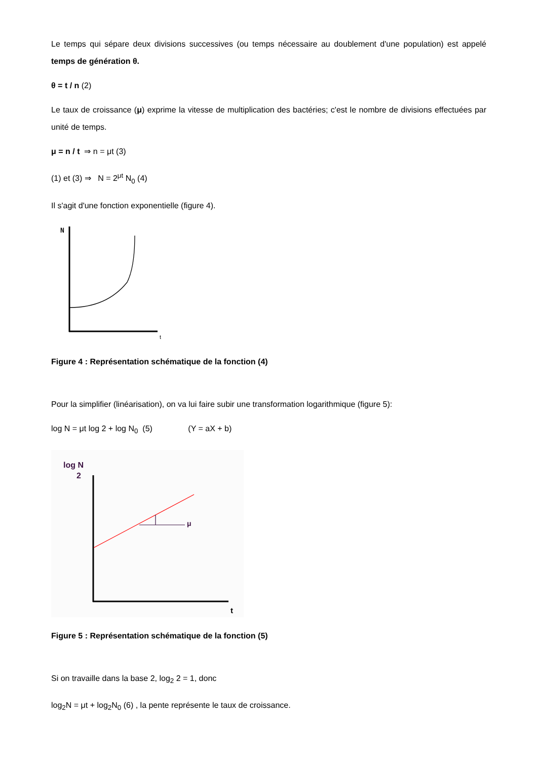Le temps qui sépare deux divisions successives (ou temps nécessaire au doublement d'une population) est appelé temps de génération θ.
θ = t / n (2)
Le taux de croissance (μ) exprime la vitesse de multiplication des bactéries; c'est le nombre de divisions effectuées par unité de temps.
μ = n / t ⇒ n = μt (3)
(1) et (3) ⇒ N = 2<sup>μt</sup> N<sub>0</sub> (4)
Il s'agit d'une fonction exponentielle (figure 4).
N
t
Figure 4 : Représentation schématique de la fonction (4)
Pour la simplifier (linéarisation), on va lui faire subir une transformation logarithmique (figure 5):
log N = μt log 2 + log N<sub>0</sub> (5) (Y = aX + b)
log N
2
t
μ
Figure 5 : Représentation schématique de la fonction (5)
Si on travaille dans la base 2, log<sub>2</sub> 2 = 1, donc
log<sub>2</sub>N = μt + log<sub>2</sub>N<sub>0</sub> (6) , la pente représente le taux de croissance.